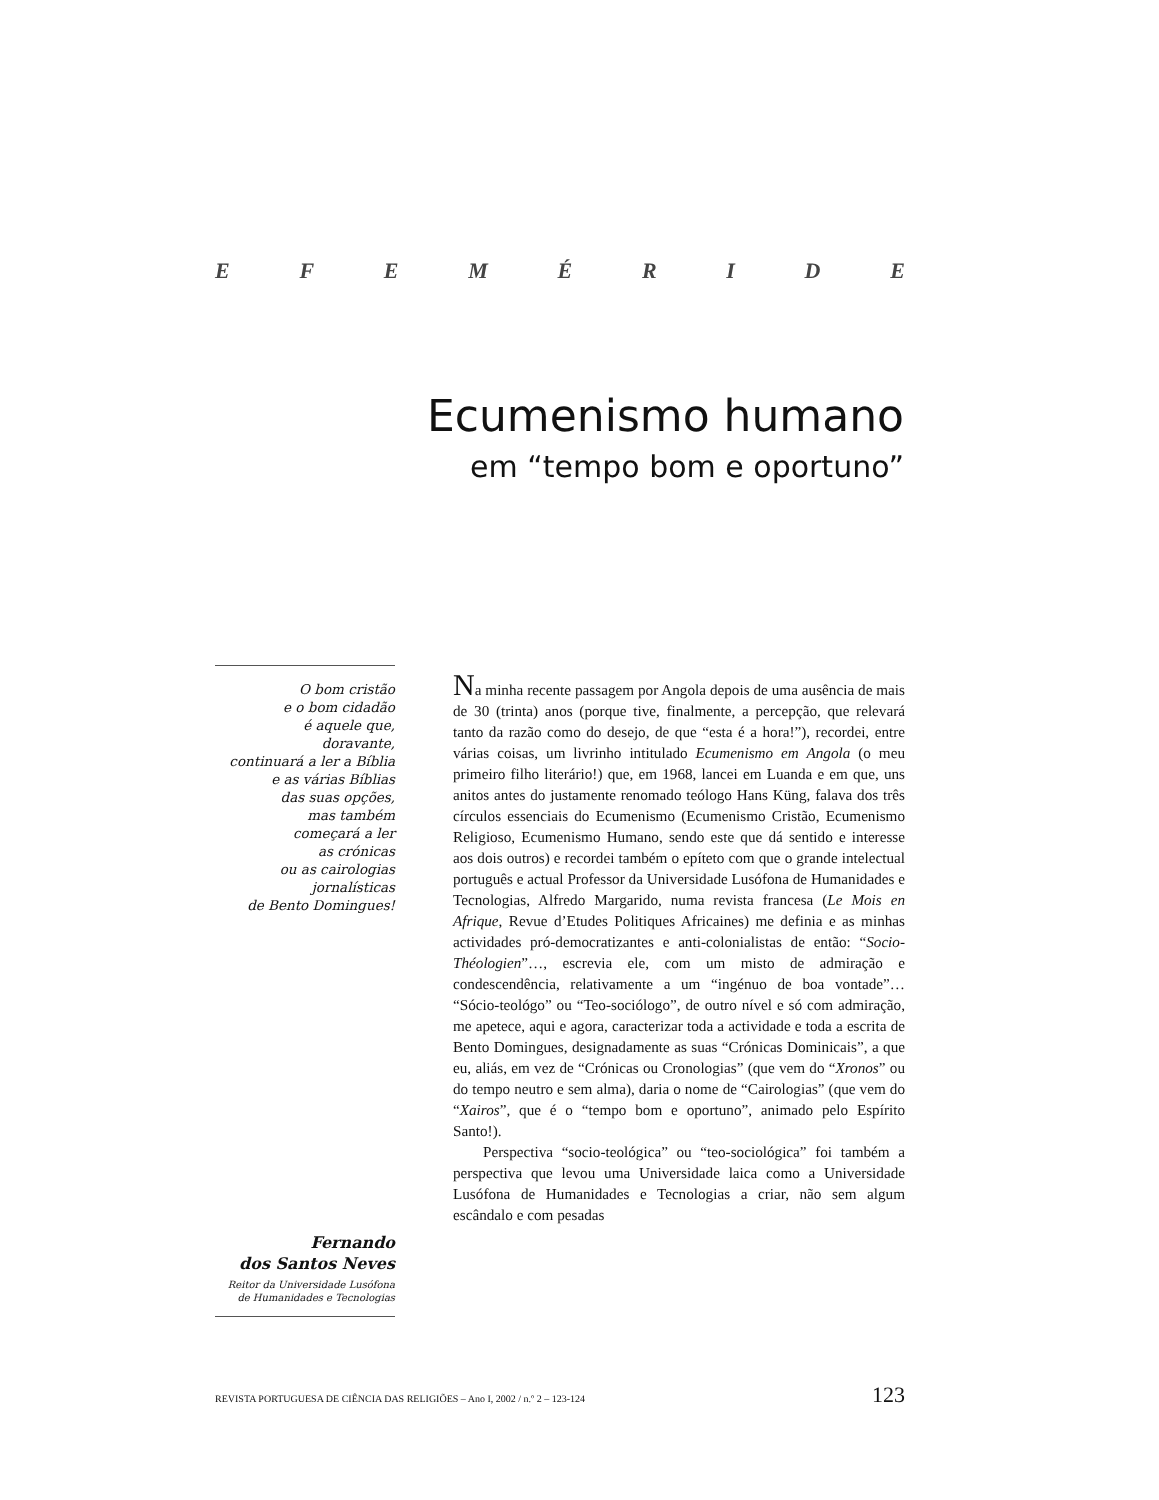EFEMÉRIDE
Ecumenismo humano
em “tempo bom e oportuno”
O bom cristão
e o bom cidadão
é aquele que,
doravante,
continuará a ler a Bíblia
e as várias Bíblias
das suas opções,
mas também
começará a ler
as crónicas
ou as cairologias
jornalísticas
de Bento Domingues!
Fernando
dos Santos Neves
Reitor da Universidade Lusófona
de Humanidades e Tecnologias
Na minha recente passagem por Angola depois de uma ausência de mais de 30 (trinta) anos (porque tive, finalmente, a percepção, que relevará tanto da razão como do desejo, de que “esta é a hora!”), recordei, entre várias coisas, um livrinho intitulado Ecumenismo em Angola (o meu primeiro filho literário!) que, em 1968, lancei em Luanda e em que, uns anitos antes do justamente renomado teólogo Hans Küng, falava dos três círculos essenciais do Ecumenismo (Ecumenismo Cristão, Ecumenismo Religioso, Ecumenismo Humano, sendo este que dá sentido e interesse aos dois outros) e recordei também o epíteto com que o grande intelectual português e actual Professor da Universidade Lusófona de Humanidades e Tecnologias, Alfredo Margarido, numa revista francesa (Le Mois en Afrique, Revue d’Etudes Politiques Africaines) me definia e as minhas actividades pró-democratizantes e anti-colonialistas de então: “Socio-Théologien”…, escrevia ele, com um misto de admiração e condescendência, relativamente a um “ingénuo de boa vontade”… “Sócio-teológo” ou “Teo-sociólogo”, de outro nível e só com admiração, me apetece, aqui e agora, caracterizar toda a actividade e toda a escrita de Bento Domingues, designadamente as suas “Crónicas Dominicais”, a que eu, aliás, em vez de “Crónicas ou Cronologias” (que vem do “Xronos” ou do tempo neutro e sem alma), daria o nome de “Cairologias” (que vem do “Xairos”, que é o “tempo bom e oportuno”, animado pelo Espírito Santo!).
Perspectiva “socio-teológica” ou “teo-sociológica” foi também a perspectiva que levou uma Universidade laica como a Universidade Lusófona de Humanidades e Tecnologias a criar, não sem algum escândalo e com pesadas
REVISTA PORTUGUESA DE CIÊNCIA DAS RELIGIÕES – Ano I, 2002 / n.º 2 – 123-124 123